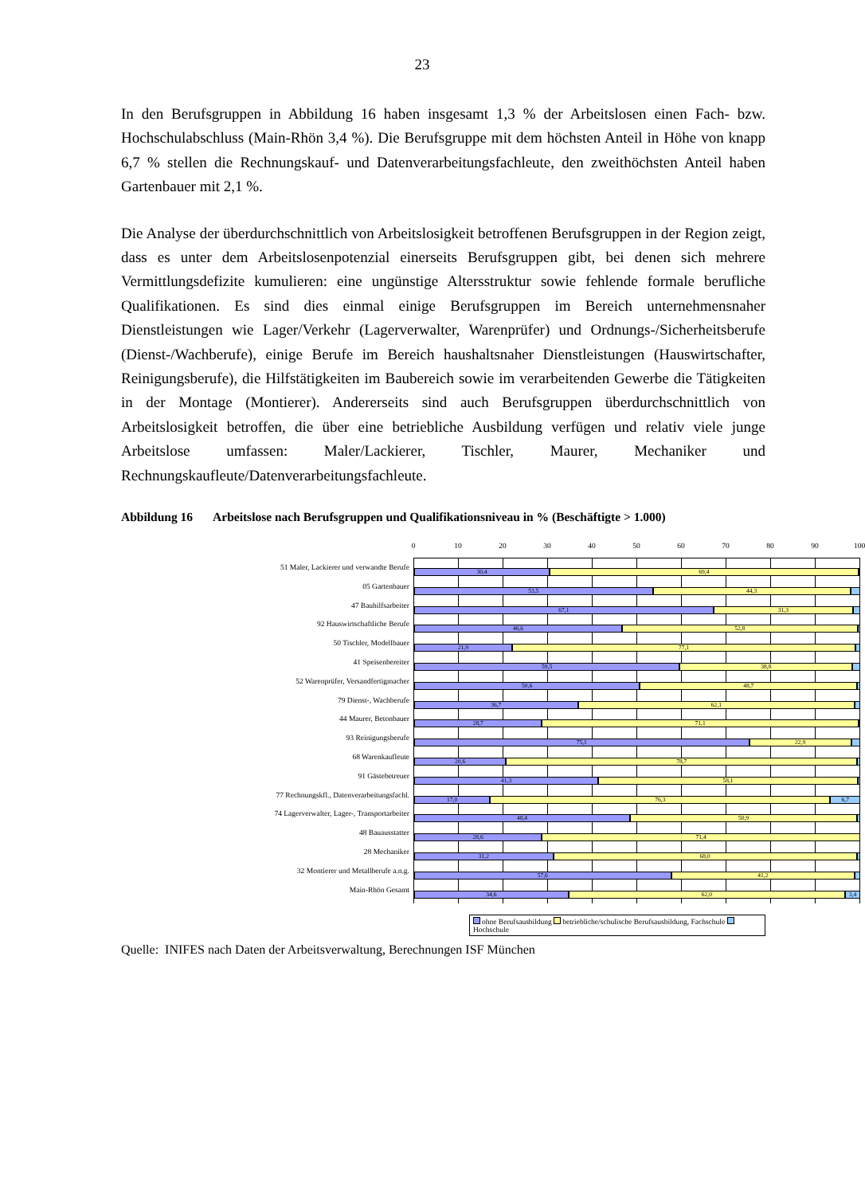23
In den Berufsgruppen in Abbildung 16 haben insgesamt 1,3 % der Arbeitslosen einen Fach- bzw. Hochschulabschluss (Main-Rhön 3,4 %). Die Berufsgruppe mit dem höchsten Anteil in Höhe von knapp 6,7 % stellen die Rechnungskauf- und Datenverarbeitungsfachleute, den zweithöchsten Anteil haben Gartenbauer mit 2,1 %.
Die Analyse der überdurchschnittlich von Arbeitslosigkeit betroffenen Berufsgruppen in der Region zeigt, dass es unter dem Arbeitslosenpotenzial einerseits Berufsgruppen gibt, bei denen sich mehrere Vermittlungsdefizite kumulieren: eine ungünstige Altersstruktur sowie fehlende formale berufliche Qualifikationen. Es sind dies einmal einige Berufsgruppen im Bereich unternehmensnaher Dienstleistungen wie Lager/Verkehr (Lagerverwalter, Warenprüfer) und Ordnungs-/Sicherheitsberufe (Dienst-/Wachberufe), einige Berufe im Bereich haushaltsnaher Dienstleistungen (Hauswirtschafter, Reinigungsberufe), die Hilfstätigkeiten im Baubereich sowie im verarbeitenden Gewerbe die Tätigkeiten in der Montage (Montierer). Andererseits sind auch Berufsgruppen überdurchschnittlich von Arbeitslosigkeit betroffen, die über eine betriebliche Ausbildung verfügen und relativ viele junge Arbeitslose umfassen: Maler/Lackierer, Tischler, Maurer, Mechaniker und Rechnungskaufleute/Datenverarbeitungsfachleute.
Abbildung 16 Arbeitslose nach Berufsgruppen und Qualifikationsniveau in % (Beschäftigte > 1.000)
0 10 20 30 40 50 60 70 80 90 100
51 Maler, Lackierer und verwandte Berufe
05 Gartenbauer
47 Bauhilfsarbeiter
92 Hauswirtschaftliche Berufe
50 Tischler, Modellbauer
41 Speisenbereiter
52 Warenprüfer, Versandfertigmacher
79 Dienst-, Wachberufe
44 Maurer, Betonbauer
93 Reinigungsberufe
68 Warenkaufleute
91 Gästebetreuer
77 Rechnungskfl., Datenverarbeitungsfachl.
74 Lagerverwalter, Lager-, Transportarbeiter
48 Bauausstatter
28 Mechaniker
32 Montierer und Metallberufe a.n.g.
Main-Rhön Gesamt
30,4 69,4
53,5 44,3
67,1 31,3
46,6 52,8
21,9 77,1
59,5 38,8
50,6 48,7
36,7 62,1
28,7 71,1
75,1 22,9
20,6 78,7
41,3 58,1
17,0 76,3 6,7
48,4 50,9
28,6 71,4
31,2 68,0
57,6 41,2
34,6 62,0 3,4
ohne Berufsausbildung betriebliche/schulische Berufsausbildung, Fachschule Hochschule
Quelle: INIFES nach Daten der Arbeitsverwaltung, Berechnungen ISF München